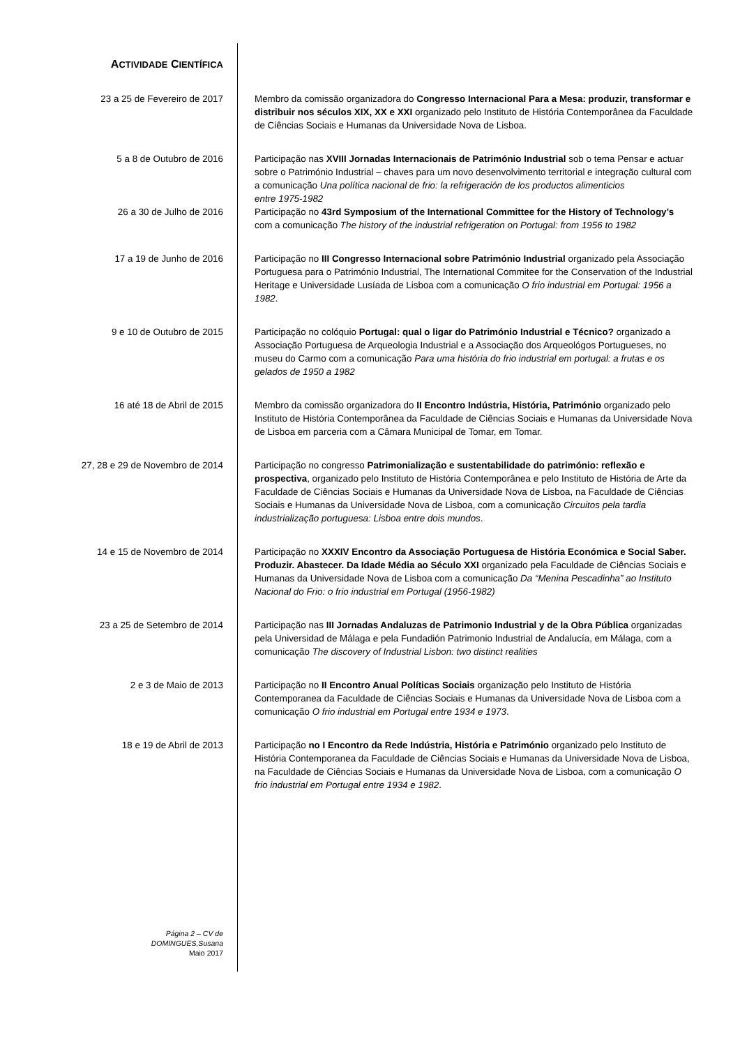ACTIVIDADE CIENTÍFICA
23 a 25 de Fevereiro de 2017 Membro da comissão organizadora do Congresso Internacional Para a Mesa: produzir, transformar e distribuir nos séculos XIX, XX e XXI organizado pelo Instituto de História Contemporânea da Faculdade de Ciências Sociais e Humanas da Universidade Nova de Lisboa.
5 a 8 de Outubro de 2016 Participação nas XVIII Jornadas Internacionais de Património Industrial sob o tema Pensar e actuar sobre o Património Industrial – chaves para um novo desenvolvimento territorial e integração cultural com a comunicação Una política nacional de frio: la refrigeración de los productos alimenticios
entre 1975-1982
26 a 30 de Julho de 2016 Participação no 43rd Symposium of the International Committee for the History of Technology’s com a comunicação The history of the industrial refrigeration on Portugal: from 1956 to 1982
17 a 19 de Junho de 2016 Participação no III Congresso Internacional sobre Património Industrial organizado pela Associação Portuguesa para o Património Industrial, The International Commitee for the Conservation of the Industrial Heritage e Universidade Lusíada de Lisboa com a comunicação O frio industrial em Portugal: 1956 a 1982.
9 e 10 de Outubro de 2015 Participação no colóquio Portugal: qual o ligar do Património Industrial e Técnico? organizado a Associação Portuguesa de Arqueologia Industrial e a Associação dos Arqueológos Portugueses, no museu do Carmo com a comunicação Para uma história do frio industrial em portugal: a frutas e os gelados de 1950 a 1982
16 até 18 de Abril de 2015 Membro da comissão organizadora do II Encontro Indústria, História, Património organizado pelo Instituto de História Contemporânea da Faculdade de Ciências Sociais e Humanas da Universidade Nova de Lisboa em parceria com a Câmara Municipal de Tomar, em Tomar.
27, 28 e 29 de Novembro de 2014 Participação no congresso Patrimonialização e sustentabilidade do património: reflexão e prospectiva, organizado pelo Instituto de História Contemporânea e pelo Instituto de História de Arte da Faculdade de Ciências Sociais e Humanas da Universidade Nova de Lisboa, na Faculdade de Ciências Sociais e Humanas da Universidade Nova de Lisboa, com a comunicação Circuitos pela tardia industrialização portuguesa: Lisboa entre dois mundos.
14 e 15 de Novembro de 2014 Participação no XXXIV Encontro da Associação Portuguesa de História Económica e Social Saber. Produzir. Abastecer. Da Idade Média ao Século XXI organizado pela Faculdade de Ciências Sociais e Humanas da Universidade Nova de Lisboa com a comunicação Da “Menina Pescadinha” ao Instituto Nacional do Frio: o frio industrial em Portugal (1956-1982)
23 a 25 de Setembro de 2014 Participação nas III Jornadas Andaluzas de Patrimonio Industrial y de la Obra Pública organizadas pela Universidad de Málaga e pela Fundadión Patrimonio Industrial de Andalucía, em Málaga, com a comunicação The discovery of Industrial Lisbon: two distinct realities
2 e 3 de Maio de 2013 Participação no II Encontro Anual Políticas Sociais organização pelo Instituto de História Contemporanea da Faculdade de Ciências Sociais e Humanas da Universidade Nova de Lisboa com a comunicação O frio industrial em Portugal entre 1934 e 1973.
18 e 19 de Abril de 2013 Participação no I Encontro da Rede Indústria, História e Património organizado pelo Instituto de História Contemporanea da Faculdade de Ciências Sociais e Humanas da Universidade Nova de Lisboa, na Faculdade de Ciências Sociais e Humanas da Universidade Nova de Lisboa, com a comunicação O frio industrial em Portugal entre 1934 e 1982.
Página 2 – CV de
DOMINGUES,Susana
Maio 2017